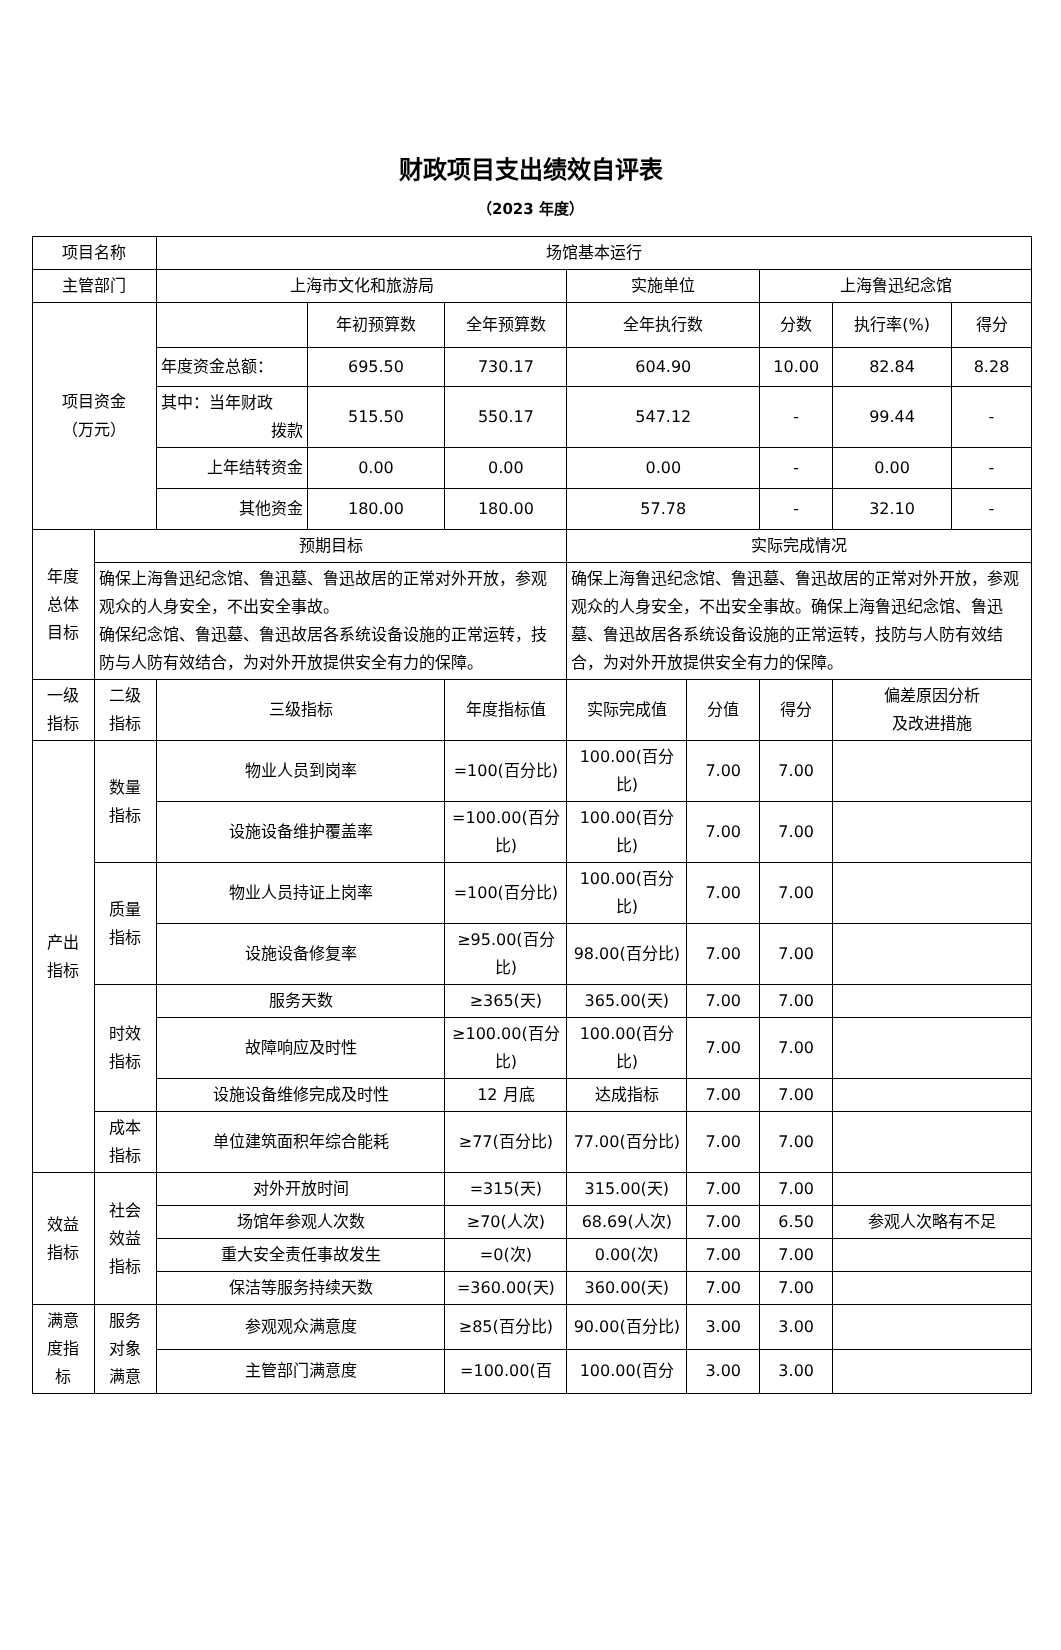财政项目支出绩效自评表
（2023 年度）
| 项目名称 | | 场馆基本运行 | | | | | | | |
| 主管部门 | | 上海市文化和旅游局 | | | 实施单位 | | 上海鲁迅纪念馆 | | |
| 项目资金 （万元） | | | 年初预算数 | 全年预算数 | 全年执行数 | | 分数 | 执行率(%) | 得分 |
| | | 年度资金总额： | 695.50 | 730.17 | 604.90 | | 10.00 | 82.84 | 8.28 |
| | | 其中：当年财政 拨款 | 515.50 | 550.17 | 547.12 | | - | 99.44 | - |
| | | 上年结转资金 | 0.00 | 0.00 | 0.00 | | - | 0.00 | - |
| | | 其他资金 | 180.00 | 180.00 | 57.78 | | - | 32.10 | - |
| 年度 总体 目标 | 预期目标 | | | | 实际完成情况 | | | | |
| | 确保上海鲁迅纪念馆、鲁迅墓、鲁迅故居的正常对外开放，参观观众的人身安全，不出安全事故。 确保纪念馆、鲁迅墓、鲁迅故居各系统设备设施的正常运转，技防与人防有效结合，为对外开放提供安全有力的保障。 | | | | 确保上海鲁迅纪念馆、鲁迅墓、鲁迅故居的正常对外开放，参观观众的人身安全，不出安全事故。确保上海鲁迅纪念馆、鲁迅墓、鲁迅故居各系统设备设施的正常运转，技防与人防有效结合，为对外开放提供安全有力的保障。 | | | | |
| 一级 指标 | 二级 指标 | 三级指标 | | 年度指标值 | 实际完成值 | 分值 | 得分 | 偏差原因分析 及改进措施 | |
| 产出 指标 | 数量 指标 | 物业人员到岗率 | | =100(百分比) | 100.00(百分比) | 7.00 | 7.00 | | |
| | | 设施设备维护覆盖率 | | =100.00(百分比) | 100.00(百分比) | 7.00 | 7.00 | | |
| | 质量 指标 | 物业人员持证上岗率 | | =100(百分比) | 100.00(百分比) | 7.00 | 7.00 | | |
| | | 设施设备修复率 | | ≥95.00(百分比) | 98.00(百分比) | 7.00 | 7.00 | | |
| | 时效 指标 | 服务天数 | | ≥365(天) | 365.00(天) | 7.00 | 7.00 | | |
| | | 故障响应及时性 | | ≥100.00(百分比) | 100.00(百分比) | 7.00 | 7.00 | | |
| | | 设施设备维修完成及时性 | | 12 月底 | 达成指标 | 7.00 | 7.00 | | |
| | 成本 指标 | 单位建筑面积年综合能耗 | | ≥77(百分比) | 77.00(百分比) | 7.00 | 7.00 | | |
| 效益 指标 | 社会 效益 指标 | 对外开放时间 | | =315(天) | 315.00(天) | 7.00 | 7.00 | | |
| | | 场馆年参观人次数 | | ≥70(人次) | 68.69(人次) | 7.00 | 6.50 | 参观人次略有不足 | |
| | | 重大安全责任事故发生 | | =0(次) | 0.00(次) | 7.00 | 7.00 | | |
| | | 保洁等服务持续天数 | | =360.00(天) | 360.00(天) | 7.00 | 7.00 | | |
| 满意 度指 标 | 服务 对象 满意 | 参观观众满意度 | | ≥85(百分比) | 90.00(百分比) | 3.00 | 3.00 | | |
| | | 主管部门满意度 | | =100.00(百 | 100.00(百分 | 3.00 | 3.00 | | |